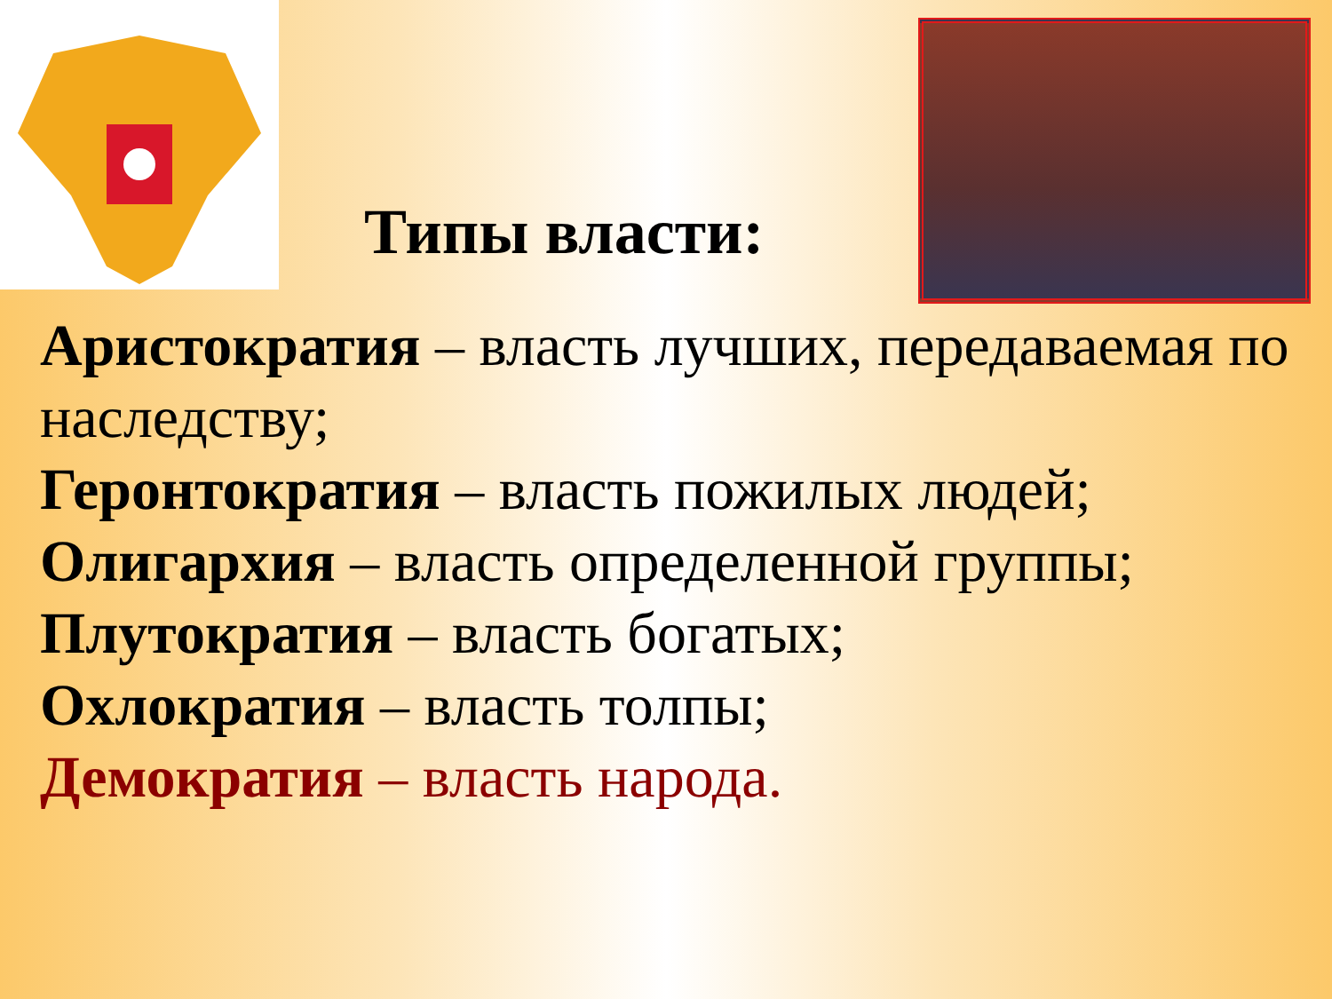Типы власти:
Аристократия – власть лучших, передаваемая по наследству;
Геронтократия – власть пожилых людей;
Олигархия – власть определенной группы;
Плутократия – власть богатых;
Охлократия – власть толпы;
Демократия – власть народа.